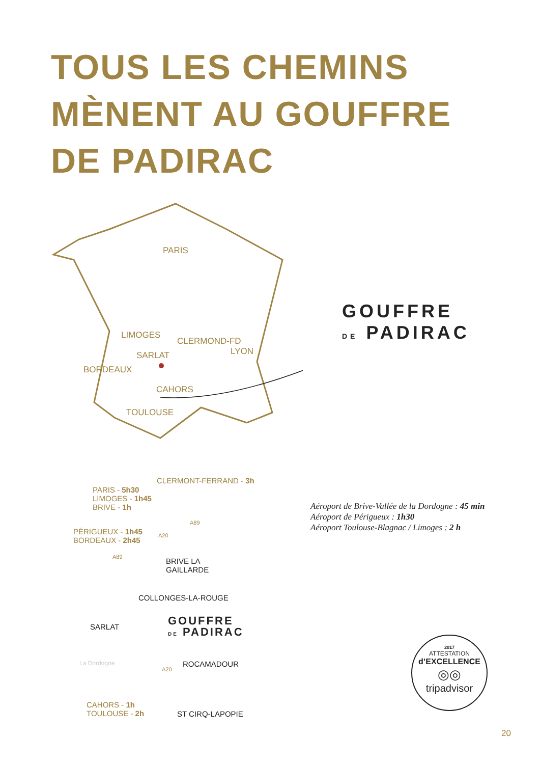TOUS LES CHEMINS
MÈNENT AU GOUFFRE
DE PADIRAC
PARIS
LIMOGES
CLERMOND-FD
LYON
SARLAT
BORDEAUX
CAHORS
TOULOUSE
GOUFFRE
DE PADIRAC
CLERMONT-FERRAND - 3h
PARIS - 5h30
LIMOGES - 1h45
BRIVE - 1h
PÉRIGUEUX - 1h45
BORDEAUX - 2h45
A89
A20
A89
BRIVE LA
GAILLARDE
COLLONGES-LA-ROUGE
SARLAT
GOUFFRE
DE PADIRAC
La Dordogne ROCAMADOUR
A20
CAHORS - 1h
TOULOUSE - 2h
ST CIRQ-LAPOPIE
Aéroport de Brive-Vallée de la Dordogne : 45 min
Aéroport de Périgueux : 1h30
Aéroport Toulouse-Blagnac / Limoges : 2 h
2017
ATTESTATION
d’EXCELLENCE
◎◎
tripadvisor
20